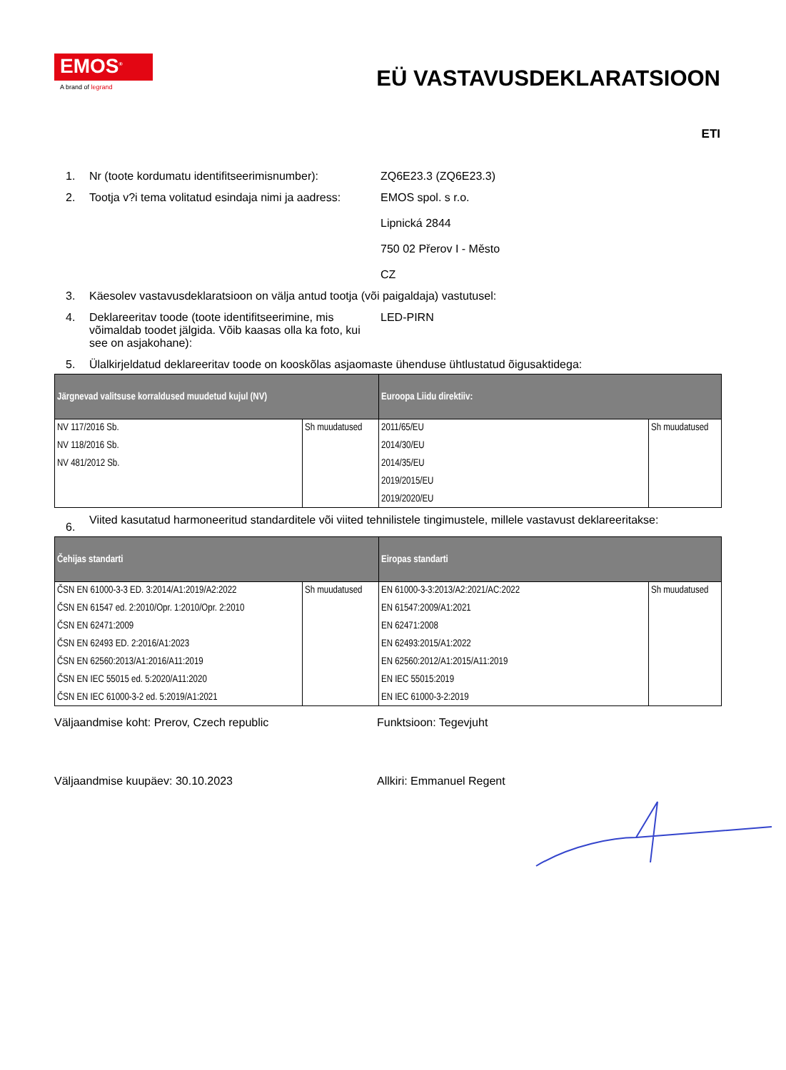EMOS<sup>®</sup>
A brand of legrand
EÜ VASTAVUSDEKLARATSIOON
ETI
1. Nr (toote kordumatu identifitseerimisnumber):
ZQ6E23.3 (ZQ6E23.3)
2. Tootja v?i tema volitatud esindaja nimi ja aadress:
EMOS spol. s r.o.
Lipnická 2844
750 02 Přerov I - Město
CZ
3. Käesolev vastavusdeklaratsioon on välja antud tootja (või paigaldaja) vastutusel:
4. Deklareeritav toode (toote identifitseerimine, mis võimaldab toodet jälgida. Võib kaasas olla ka foto, kui see on asjakohane):
LED-PIRN
5. Ülalkirjeldatud deklareeritav toode on kooskõlas asjaomaste ühenduse ühtlustatud õigusaktidega:
| Järgnevad valitsuse korraldused muudetud kujul (NV) | | Euroopa Liidu direktiiv: | |
| --- | --- | --- | --- |
| NV 117/2016 Sb. NV 118/2016 Sb. NV 481/2012 Sb. | Sh muudatused | 2011/65/EU 2014/30/EU 2014/35/EU 2019/2015/EU 2019/2020/EU | Sh muudatused |
6.
Viited kasutatud harmoneeritud standarditele või viited tehnilistele tingimustele, millele vastavust deklareeritakse:
| Čehijas standarti | | Eiropas standarti | |
| --- | --- | --- | --- |
| ČSN EN 61000-3-3 ED. 3:2014/A1:2019/A2:2022 ČSN EN 61547 ed. 2:2010/Opr. 1:2010/Opr. 2:2010 ČSN EN 62471:2009 ČSN EN 62493 ED. 2:2016/A1:2023 ČSN EN 62560:2013/A1:2016/A11:2019 ČSN EN IEC 55015 ed. 5:2020/A11:2020 ČSN EN IEC 61000-3-2 ed. 5:2019/A1:2021 | Sh muudatused | EN 61000-3-3:2013/A2:2021/AC:2022 EN 61547:2009/A1:2021 EN 62471:2008 EN 62493:2015/A1:2022 EN 62560:2012/A1:2015/A11:2019 EN IEC 55015:2019 EN IEC 61000-3-2:2019 | Sh muudatused |
Väljaandmise koht: Prerov, Czech republic Funktsioon: Tegevjuht
Väljaandmise kuupäev: 30.10.2023 Allkiri: Emmanuel Regent